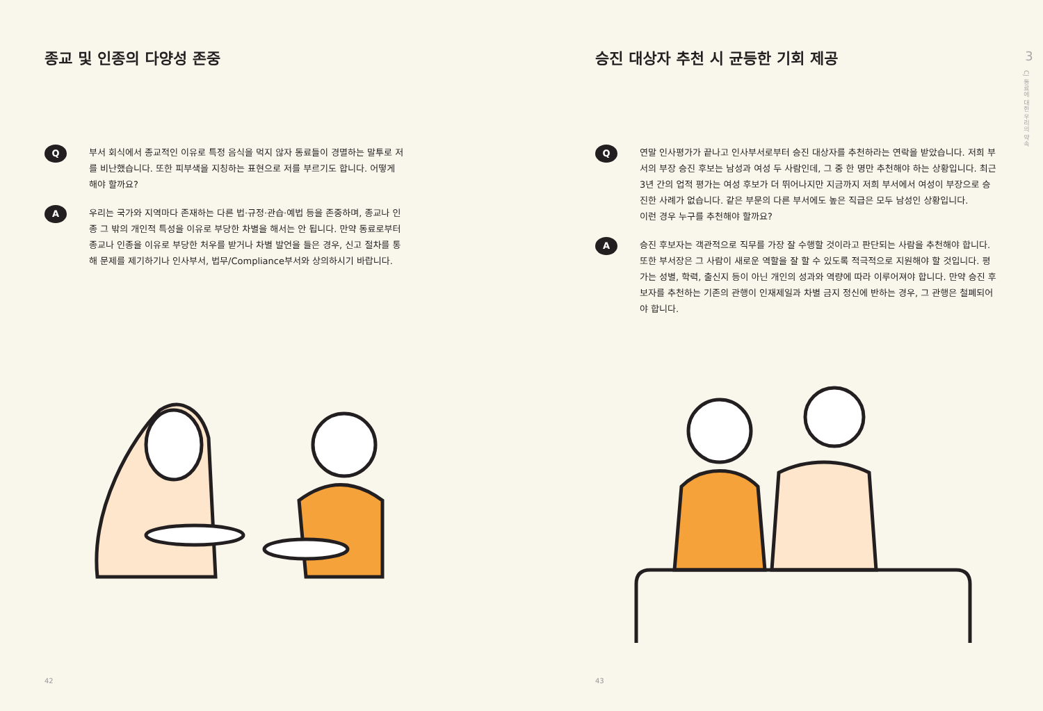종교 및 인종의 다양성 존중
Q
부서 회식에서 종교적인 이유로 특정 음식을 먹지 않자 동료들이 경멸하는 말투로 저를 비난했습니다. 또한 피부색을 지칭하는 표현으로 저를 부르기도 합니다. 어떻게 해야 할까요?
A
우리는 국가와 지역마다 존재하는 다른 법·규정·관습·예법 등을 존중하며, 종교나 인종 그 밖의 개인적 특성을 이유로 부당한 차별을 해서는 안 됩니다. 만약 동료로부터 종교나 인종을 이유로 부당한 처우를 받거나 차별 발언을 들은 경우, 신고 절차를 통해 문제를 제기하기나 인사부서, 법무/Compliance부서와 상의하시기 바랍니다.
42
승진 대상자 추천 시 균등한 기회 제공
Q
연말 인사평가가 끝나고 인사부서로부터 승진 대상자를 추천하라는 연락을 받았습니다. 저희 부서의 부장 승진 후보는 남성과 여성 두 사람인데, 그 중 한 명만 추천해야 하는 상황입니다. 최근 3년 간의 업적 평가는 여성 후보가 더 뛰어나지만 지금까지 저희 부서에서 여성이 부장으로 승진한 사례가 없습니다. 같은 부문의 다른 부서에도 높은 직급은 모두 남성인 상황입니다.
이런 경우 누구를 추천해야 할까요?
A
승진 후보자는 객관적으로 직무를 가장 잘 수행할 것이라고 판단되는 사람을 추천해야 합니다. 또한 부서장은 그 사람이 새로운 역할을 잘 할 수 있도록 적극적으로 지원해야 할 것입니다. 평가는 성별, 학력, 출신지 등이 아닌 개인의 성과와 역량에 따라 이루어져야 합니다. 만약 승진 후보자를 추천하는 기존의 관행이 인재제일과 차별 금지 정신에 반하는 경우, 그 관행은 철폐되어야 합니다.
43
3
CJ 동료에 대한 우리의 약속